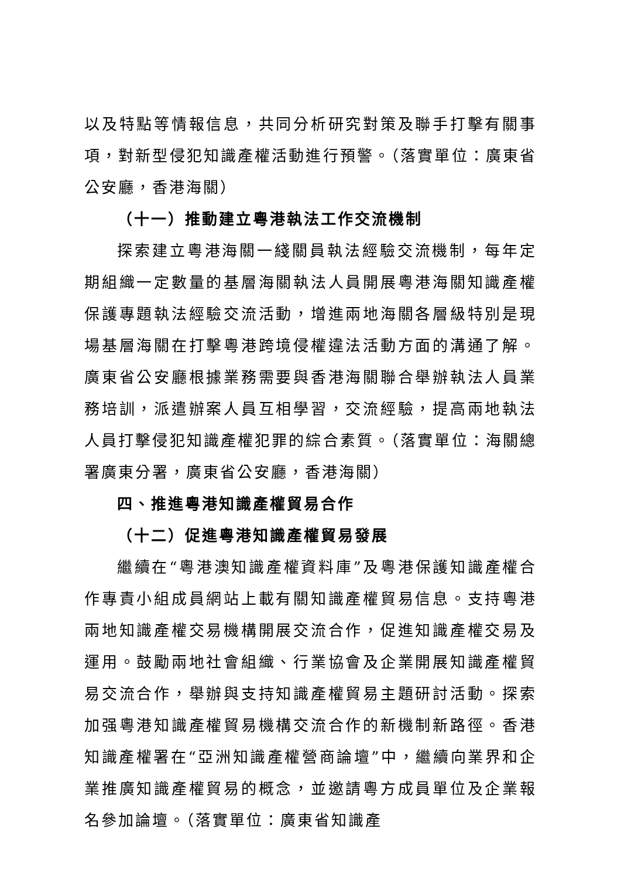以及特點等情報信息，共同分析研究對策及聯手打擊有關事項，對新型侵犯知識產權活動進行預警。（落實單位：廣東省公安廳，香港海關）
（十一）推動建立粵港執法工作交流機制
探索建立粵港海關一綫關員執法經驗交流機制，每年定期組織一定數量的基層海關執法人員開展粵港海關知識產權保護專題執法經驗交流活動，增進兩地海關各層級特別是現場基層海關在打擊粵港跨境侵權違法活動方面的溝通了解。廣東省公安廳根據業務需要與香港海關聯合舉辦執法人員業務培訓，派遣辦案人員互相學習，交流經驗，提高兩地執法人員打擊侵犯知識產權犯罪的綜合素質。（落實單位：海關總署廣東分署，廣東省公安廳，香港海關）
四、推進粵港知識產權貿易合作
（十二）促進粵港知識產權貿易發展
繼續在“粵港澳知識產權資料庫”及粵港保護知識產權合作專責小組成員網站上載有關知識產權貿易信息。支持粵港兩地知識產權交易機構開展交流合作，促進知識產權交易及運用。鼓勵兩地社會組織、行業協會及企業開展知識產權貿易交流合作，舉辦與支持知識產權貿易主題研討活動。探索加强粵港知識產權貿易機構交流合作的新機制新路徑。香港知識產權署在“亞洲知識產權營商論壇”中，繼續向業界和企業推廣知識產權貿易的概念，並邀請粵方成員單位及企業報名參加論壇。（落實單位：廣東省知識產